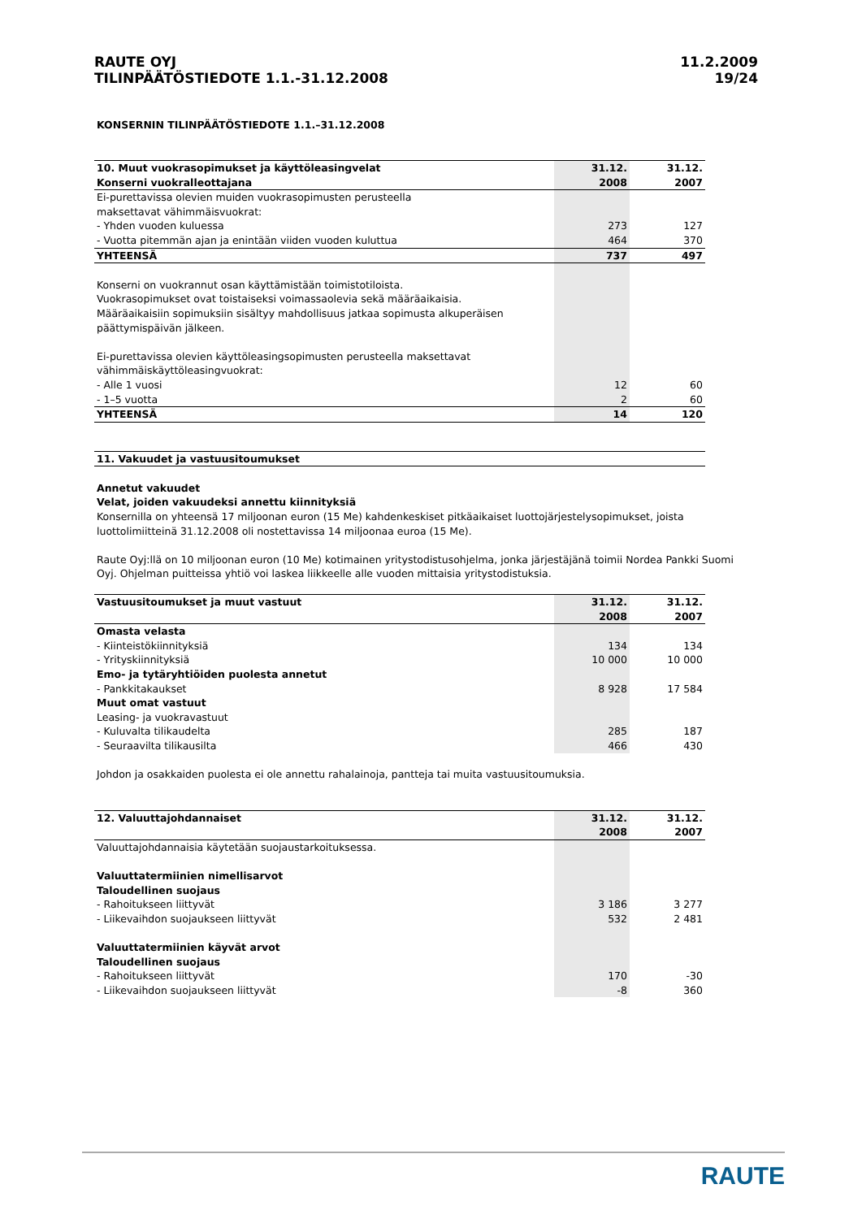RAUTE OYJ
TILINPÄÄTÖSTIEDOTE 1.1.-31.12.2008
11.2.2009
19/24
KONSERNIN TILINPÄÄTÖSTIEDOTE 1.1.–31.12.2008
| 10. Muut vuokrasopimukset ja käyttöleasingvelat | 31.12. | 31.12. |
| --- | --- | --- |
| Konserni vuokralleottajana | 2008 | 2007 |
| Ei-purettavissa olevien muiden vuokrasopimusten perusteella | | |
| maksettavat vähimmäisvuokrat: | | |
| - Yhden vuoden kuluessa | 273 | 127 |
| - Vuotta pitemmän ajan ja enintään viiden vuoden kuluttua | 464 | 370 |
| YHTEENSÄ | 737 | 497 |
| Konserni on vuokrannut osan käyttämistään toimistotiloista. | | |
| Vuokrasopimukset ovat toistaiseksi voimassaolevia sekä määräaikaisia. | | |
| Määräaikaisiin sopimuksiin sisältyy mahdollisuus jatkaa sopimusta alkuperäisen | | |
| päättymispäivän jälkeen. | | |
| Ei-purettavissa olevien käyttöleasingsopimusten perusteella maksettavat | | |
| vähimmäiskäyttöleasingvuokrat: | | |
| - Alle 1 vuosi | 12 | 60 |
| - 1–5 vuotta | 2 | 60 |
| YHTEENSÄ | 14 | 120 |
| 11. Vakuudet ja vastuusitoumukset |
Annetut vakuudet
Velat, joiden vakuudeksi annettu kiinnityksiä
Konsernilla on yhteensä 17 miljoonan euron (15 Me) kahdenkeskiset pitkäaikaiset luottojärjestelysopimukset, joista luottolimiitteinä 31.12.2008 oli nostettavissa 14 miljoonaa euroa (15 Me).
Raute Oyj:llä on 10 miljoonan euron (10 Me) kotimainen yritystodistusohjelma, jonka järjestäjänä toimii Nordea Pankki Suomi Oyj. Ohjelman puitteissa yhtiö voi laskea liikkeelle alle vuoden mittaisia yritystodistuksia.
| Vastuusitoumukset ja muut vastuut | 31.12. | 31.12. |
| --- | --- | --- |
| | 2008 | 2007 |
| Omasta velasta | | |
| - Kiinteistökiinnityksiä | 134 | 134 |
| - Yrityskiinnityksiä | 10 000 | 10 000 |
| Emo- ja tytäryhtiöiden puolesta annetut | | |
| - Pankkitakaukset | 8 928 | 17 584 |
| Muut omat vastuut | | |
| Leasing- ja vuokravastuut | | |
| - Kuluvalta tilikaudelta | 285 | 187 |
| - Seuraavilta tilikausilta | 466 | 430 |
Johdon ja osakkaiden puolesta ei ole annettu rahalainoja, pantteja tai muita vastuusitoumuksia.
| 12. Valuuttajohdannaiset | 31.12. | 31.12. |
| --- | --- | --- |
| | 2008 | 2007 |
| Valuuttajohdannaisia käytetään suojaustarkoituksessa. | | |
| Valuuttatermiinien nimellisarvot | | |
| Taloudellinen suojaus | | |
| - Rahoitukseen liittyvät | 3 186 | 3 277 |
| - Liikevaihdon suojaukseen liittyvät | 532 | 2 481 |
| Valuuttatermiinien käyvät arvot | | |
| Taloudellinen suojaus | | |
| - Rahoitukseen liittyvät | 170 | -30 |
| - Liikevaihdon suojaukseen liittyvät | -8 | 360 |
RAUTE